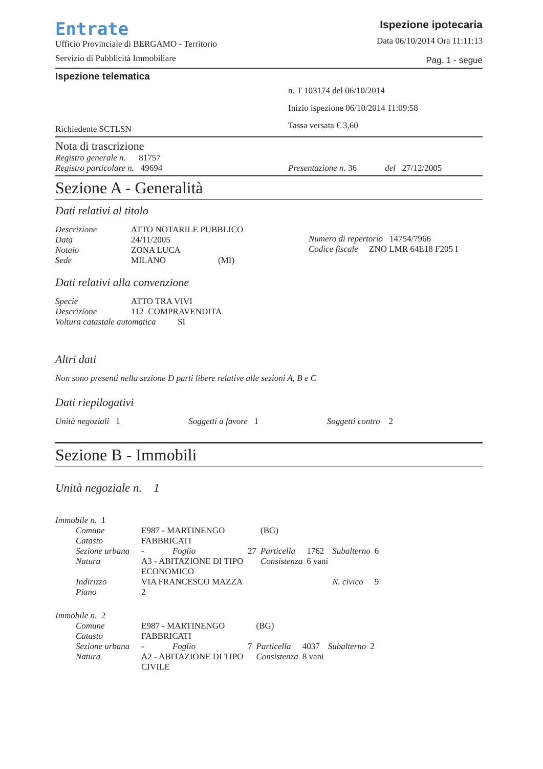Entrate
Ufficio Provinciale di BERGAMO - Territorio
Servizio di Pubblicità Immobiliare
Ispezione ipotecaria
Data 06/10/2014 Ora 11:11:13
Pag. 1 - segue
Ispezione telematica
Richiedente SCTLSN
n. T 103174 del 06/10/2014
Inizio ispezione 06/10/2014 11:09:58
Tassa versata € 3,60
Nota di trascrizione
Registro generale n. 81757
Registro particolare n. 49694
Presentazione n. 36 del 27/12/2005
Sezione A - Generalità
Dati relativi al titolo
| Descrizione | ATTO NOTARILE PUBBLICO |
| Data | 24/11/2005 |
| Notaio | ZONA LUCA |
| Sede | MILANO (MI) |
Numero di repertorio 14754/7966
Codice fiscale ZNO LMR 64E18 F205 I
Dati relativi alla convenzione
| Specie | ATTO TRA VIVI |
| Descrizione | 112 COMPRAVENDITA |
| Voltura catastale automatica SI | |
Altri dati
Non sono presenti nella sezione D parti libere relative alle sezioni A, B e C
Dati riepilogativi
Unità negoziali 1 Soggetti a favore 1 Soggetti contro 2
Sezione B - Immobili
Unità negoziale n. 1
Immobile n. 1
| Comune | E987 - MARTINENGO | | (BG) | | | |
| Catasto | FABBRICATI | | | | | |
| Sezione urbana | - Foglio | 27 | Particella | 1762 | Subalterno | 6 |
| Natura | A3 - ABITAZIONE DI TIPO ECONOMICO | | Consistenza | 6 vani | | |
| Indirizzo | VIA FRANCESCO MAZZA | | | | N. civico | 9 |
| Piano | 2 | | | | | |
Immobile n. 2
| Comune | E987 - MARTINENGO | | (BG) | | | |
| Catasto | FABBRICATI | | | | | |
| Sezione urbana | - Foglio | 7 | Particella | 4037 | Subalterno | 2 |
| Natura | A2 - ABITAZIONE DI TIPO CIVILE | | Consistenza | 8 vani | | |